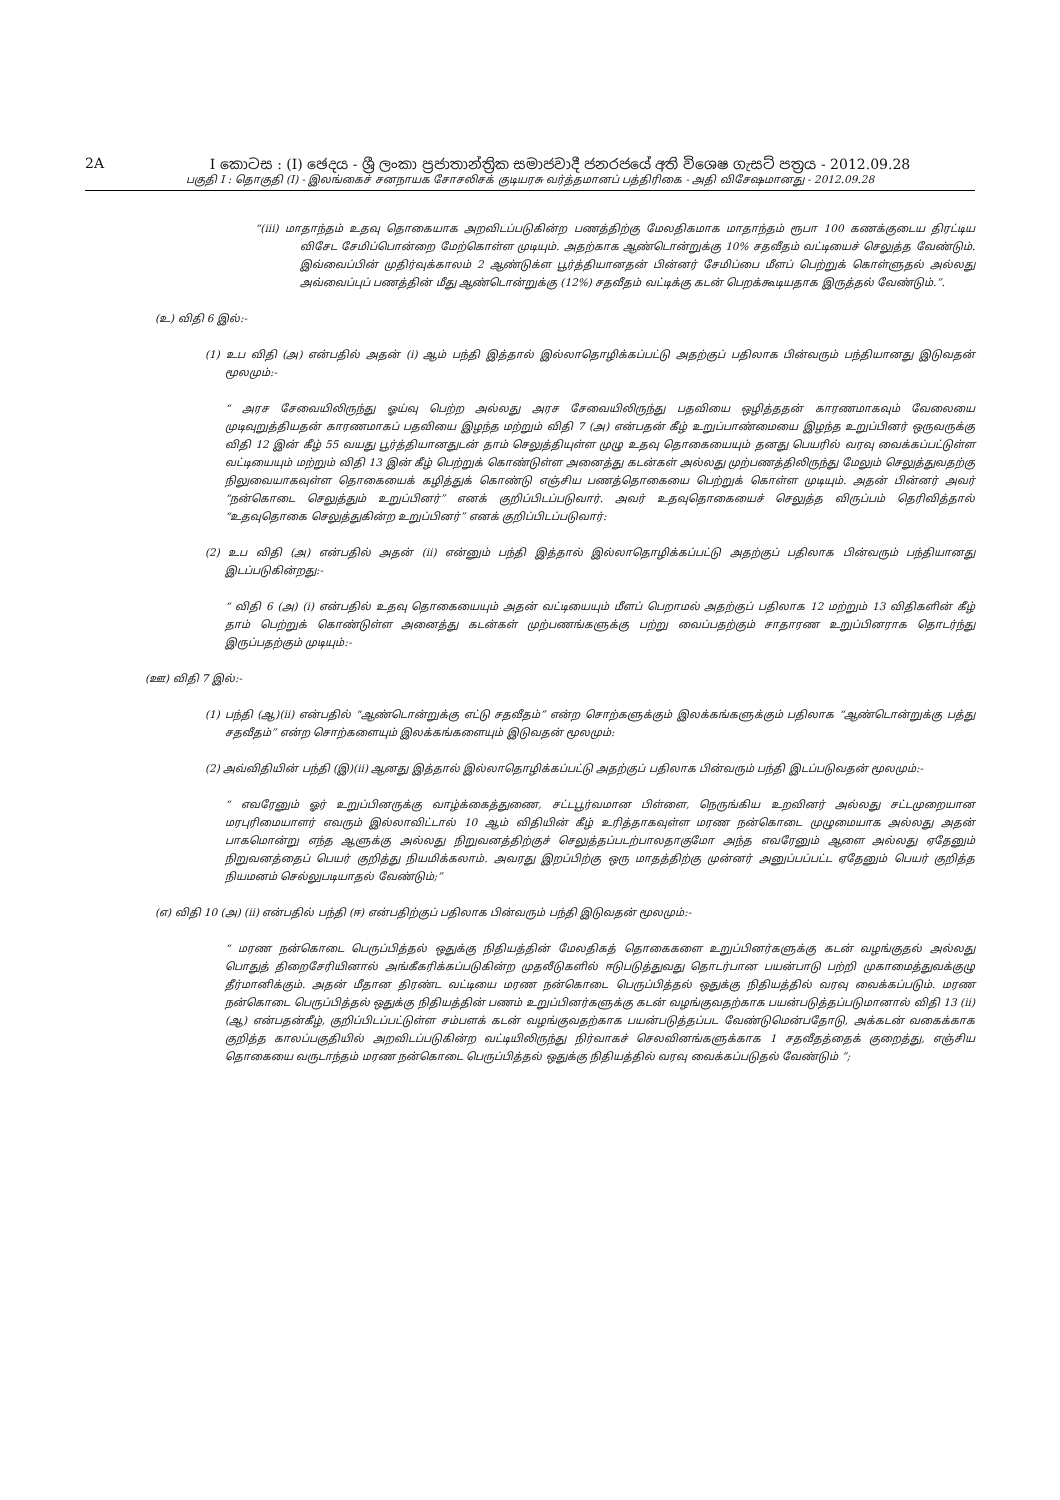2A I කොටස : (I) ඡෙදය - ශ්‍රී ලංකා ප්‍රජාතාන්ත්‍රික සමාජවාදී ජනරජයේ අති විශෙෂ ගැසට් පත්‍රය - 2012.09.28
பகுதி I : தொகுதி (I) - இலங்கைச் சனநாயக சோசலிசக் குடியரசு வர்த்தமானப் பத்திரிகை - அதி விசேஷமானது - 2012.09.28
“(iii) மாதாந்தம் உதவு தொகையாக அறவிடப்படுகின்ற பணத்திற்கு மேலதிகமாக மாதாந்தம் ரூபா 100 கணக்குடைய திரட்டிய விசேட சேமிப்பொன்றை மேற்கொள்ள முடியும். அதற்காக ஆண்டொன்றுக்கு 10% சதவீதம் வட்டியைச் செலுத்த வேண்டும். இவ்வைப்பின் முதிர்வுக்காலம் 2 ஆண்டுக்ள பூர்த்தியானதன் பின்னர் சேமிப்பை மீளப் பெற்றுக் கொள்ளுதல் அல்லது அவ்வைப்புப் பணத்தின் மீது ஆண்டொன்றுக்கு (12%) சதவீதம் வட்டிக்கு கடன் பெறக்கூடியதாக இருத்தல் வேண்டும்.”.
(உ) விதி 6 இல்:-
(1) உப விதி (அ) என்பதில் அதன் (i) ஆம் பந்தி இத்தால் இல்லாதொழிக்கப்பட்டு அதற்குப் பதிலாக பின்வரும் பந்தியானது இடுவதன் மூலமும்:-
“ அரச சேவையிலிருந்து ஓய்வு பெற்ற அல்லது அரச சேவையிலிருந்து பதவியை ஒழித்ததன் காரணமாகவும் வேலையை முடிவுறுத்தியதன் காரணமாகப் பதவியை இழந்த மற்றும் விதி 7 (அ) என்பதன் கீழ் உறுப்பாண்மையை இழந்த உறுப்பினர் ஒருவருக்கு விதி 12 இன் கீழ் 55 வயது பூர்த்தியானதுடன் தாம் செலுத்தியுள்ள முழு உதவு தொகையையும் தனது பெயரில் வரவு வைக்கப்பட்டுள்ள வட்டியையும் மற்றும் விதி 13 இன் கீழ் பெற்றுக் கொண்டுள்ள அனைத்து கடன்கள் அல்லது முற்பணத்திலிருந்து மேலும் செலுத்துவதற்கு நிலுவையாகவுள்ள தொகையைக் கழித்துக் கொண்டு எஞ்சிய பணத்தொகையை பெற்றுக் கொள்ள முடியும். அதன் பின்னர் அவர் “நன்கொடை செலுத்தும் உறுப்பினர்” எனக் குறிப்பிடப்படுவார். அவர் உதவுதொகையைச் செலுத்த விருப்பம் தெரிவித்தால் “உதவுதொகை செலுத்துகின்ற உறுப்பினர்” எனக் குறிப்பிடப்படுவார்:
(2) உப விதி (அ) என்பதில் அதன் (ii) என்னும் பந்தி இத்தால் இல்லாதொழிக்கப்பட்டு அதற்குப் பதிலாக பின்வரும் பந்தியானது இடப்படுகின்றது:-
“ விதி 6 (அ) (i) என்பதில் உதவு தொகையையும் அதன் வட்டியையும் மீளப் பெறாமல் அதற்குப் பதிலாக 12 மற்றும் 13 விதிகளின் கீழ் தாம் பெற்றுக் கொண்டுள்ள அனைத்து கடன்கள் முற்பணங்களுக்கு பற்று வைப்பதற்கும் சாதாரண உறுப்பினராக தொடர்ந்து இருப்பதற்கும் முடியும்:-
(ஊ) விதி 7 இல்:-
(1) பந்தி (ஆ)(ii) என்பதில் “ஆண்டொன்றுக்கு எட்டு சதவீதம்” என்ற சொற்களுக்கும் இலக்கங்களுக்கும் பதிலாக “ஆண்டொன்றுக்கு பத்து சதவீதம்” என்ற சொற்களையும் இலக்கங்களையும் இடுவதன் மூலமும்:
(2) அவ்விதியின் பந்தி (இ)(ii) ஆனது இத்தால் இல்லாதொழிக்கப்பட்டு அதற்குப் பதிலாக பின்வரும் பந்தி இடப்படுவதன் மூலமும்:-
“ எவரேனும் ஓர் உறுப்பினருக்கு வாழ்க்கைத்துணை, சட்டபூர்வமான பிள்ளை, நெருங்கிய உறவினர் அல்லது சட்டமுறையான மரபுரிமையாளர் எவரும் இல்லாவிட்டால் 10 ஆம் விதியின் கீழ் உரித்தாகவுள்ள மரண நன்கொடை முழுமையாக அல்லது அதன் பாகமொன்று எந்த ஆளுக்கு அல்லது நிறுவனத்திற்குச் செலுத்தப்படற்பாலதாகுமோ அந்த எவரேனும் ஆளை அல்லது ஏதேனும் நிறுவனத்தைப் பெயர் குறித்து நியமிக்கலாம். அவரது இறப்பிற்கு ஒரு மாதத்திற்கு முன்னர் அனுப்பப்பட்ட ஏதேனும் பெயர் குறித்த நியமனம் செல்லுபடியாதல் வேண்டும்;”
(எ) விதி 10 (அ) (ii) என்பதில் பந்தி (ஈ) என்பதிற்குப் பதிலாக பின்வரும் பந்தி இடுவதன் மூலமும்:-
“ மரண நன்கொடை பெருப்பித்தல் ஒதுக்கு நிதியத்தின் மேலதிகத் தொகைகளை உறுப்பினர்களுக்கு கடன் வழங்குதல் அல்லது பொதுத் திறைசேரியினால் அங்கீகரிக்கப்படுகின்ற முதலீடுகளில் ஈடுபடுத்துவது தொடர்பான பயன்பாடு பற்றி முகாமைத்துவக்குழு தீர்மானிக்கும். அதன் மீதான திரண்ட வட்டியை மரண நன்கொடை பெருப்பித்தல் ஒதுக்கு நிதியத்தில் வரவு வைக்கப்படும். மரண நன்கொடை பெருப்பித்தல் ஒதுக்கு நிதியத்தின் பணம் உறுப்பினர்களுக்கு கடன் வழங்குவதற்காக பயன்படுத்தப்படுமானால் விதி 13 (ii)(ஆ) என்பதன்கீழ், குறிப்பிடப்பட்டுள்ள சம்பளக் கடன் வழங்குவதற்காக பயன்படுத்தப்பட வேண்டுமென்பதோடு, அக்கடன் வகைக்காக குறித்த காலப்பகுதியில் அறவிடப்படுகின்ற வட்டியிலிருந்து நிர்வாகச் செலவினங்களுக்காக 1 சதவீதத்தைக் குறைத்து, எஞ்சிய தொகையை வருடாந்தம் மரண நன்கொடை பெருப்பித்தல் ஒதுக்கு நிதியத்தில் வரவு வைக்கப்படுதல் வேண்டும் ”;